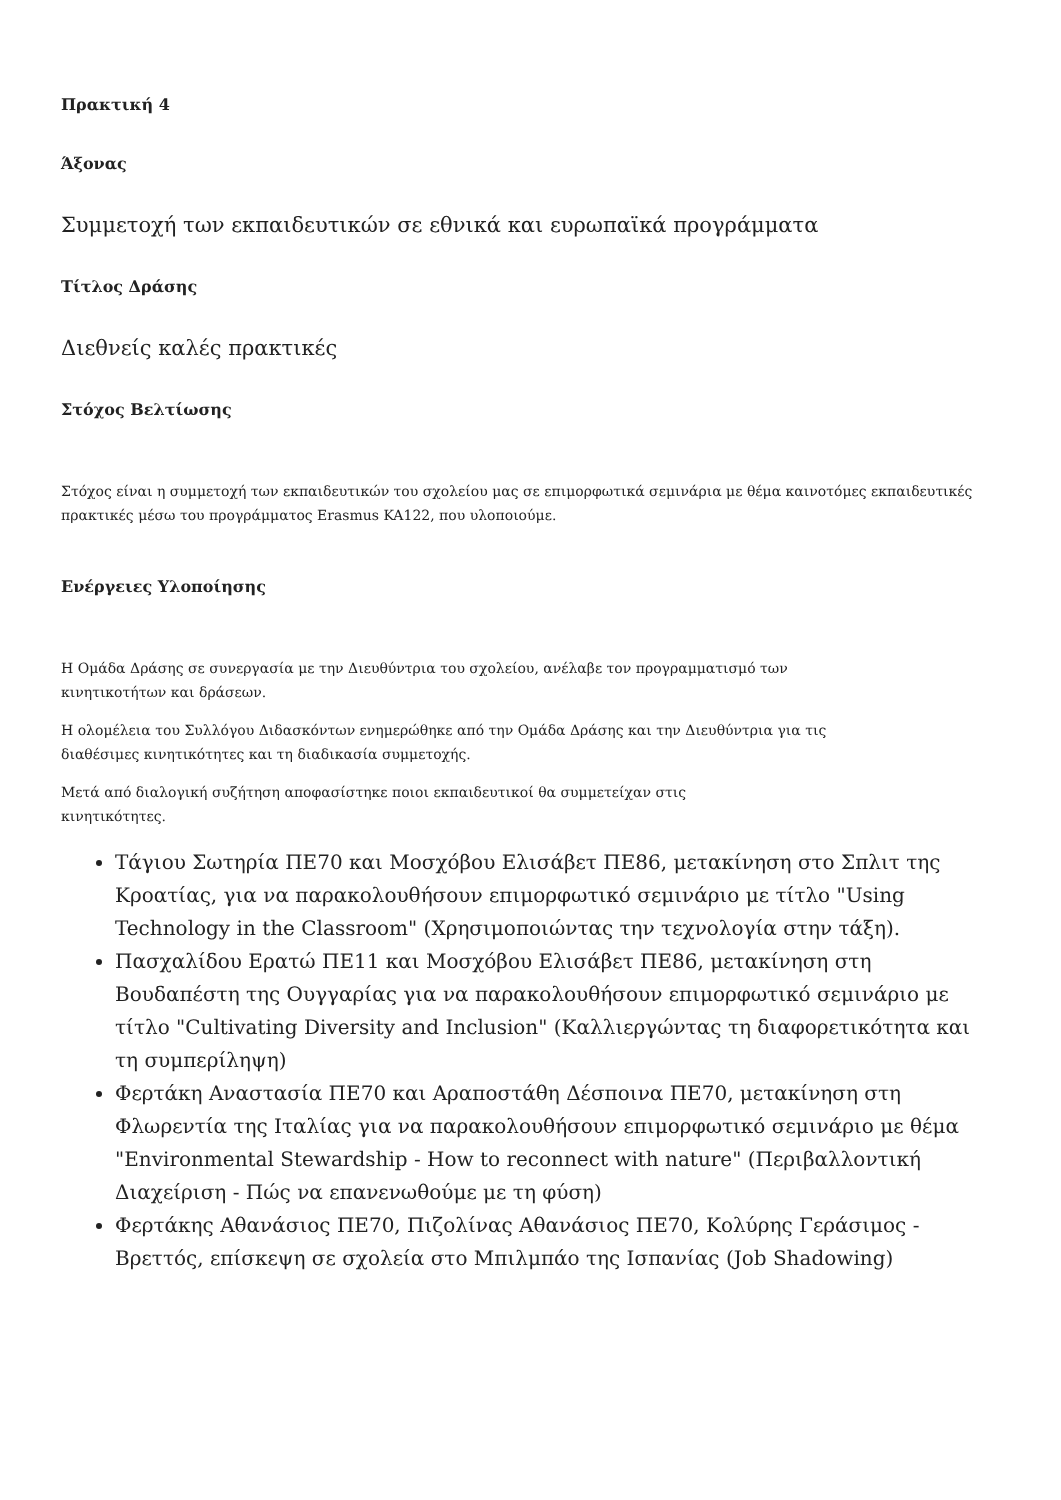Πρακτική 4
Άξονας
Συμμετοχή των εκπαιδευτικών σε εθνικά και ευρωπαϊκά προγράμματα
Τίτλος Δράσης
Διεθνείς καλές πρακτικές
Στόχος Βελτίωσης
Στόχος είναι η συμμετοχή των εκπαιδευτικών του σχολείου μας σε επιμορφωτικά σεμινάρια με θέμα καινοτόμες εκπαιδευτικές πρακτικές μέσω του προγράμματος Erasmus KA122, που υλοποιούμε.
Ενέργειες Υλοποίησης
Η Ομάδα Δράσης σε συνεργασία με την Διευθύντρια του σχολείου, ανέλαβε τον προγραμματισμό των
κινητικοτήτων και δράσεων.
Η ολομέλεια του Συλλόγου Διδασκόντων ενημερώθηκε από την Ομάδα Δράσης και την Διευθύντρια για τις
διαθέσιμες κινητικότητες και τη διαδικασία συμμετοχής.
Μετά από διαλογική συζήτηση αποφασίστηκε ποιοι εκπαιδευτικοί θα συμμετείχαν στις
κινητικότητες.
Τάγιου Σωτηρία ΠΕ70 και Μοσχόβου Ελισάβετ ΠΕ86, μετακίνηση στο Σπλιτ της Κροατίας, για να παρακολουθήσουν επιμορφωτικό σεμινάριο με τίτλο "Using Technology in the Classroom" (Χρησιμοποιώντας την τεχνολογία στην τάξη).
Πασχαλίδου Ερατώ ΠΕ11 και Μοσχόβου Ελισάβετ ΠΕ86, μετακίνηση στη Βουδαπέστη της Ουγγαρίας για να παρακολουθήσουν επιμορφωτικό σεμινάριο με τίτλο "Cultivating Diversity and Inclusion" (Καλλιεργώντας τη διαφορετικότητα και τη συμπερίληψη)
Φερτάκη Αναστασία ΠΕ70 και Αραποστάθη Δέσποινα ΠΕ70, μετακίνηση στη Φλωρεντία της Ιταλίας για να παρακολουθήσουν επιμορφωτικό σεμινάριο με θέμα "Environmental Stewardship - How to reconnect with nature" (Περιβαλλοντική Διαχείριση - Πώς να επανενωθούμε με τη φύση)
Φερτάκης Αθανάσιος ΠΕ70, Πιζολίνας Αθανάσιος ΠΕ70, Κολύρης Γεράσιμος - Βρεττός, επίσκεψη σε σχολεία στο Μπιλμπάο της Ισπανίας (Job Shadowing)